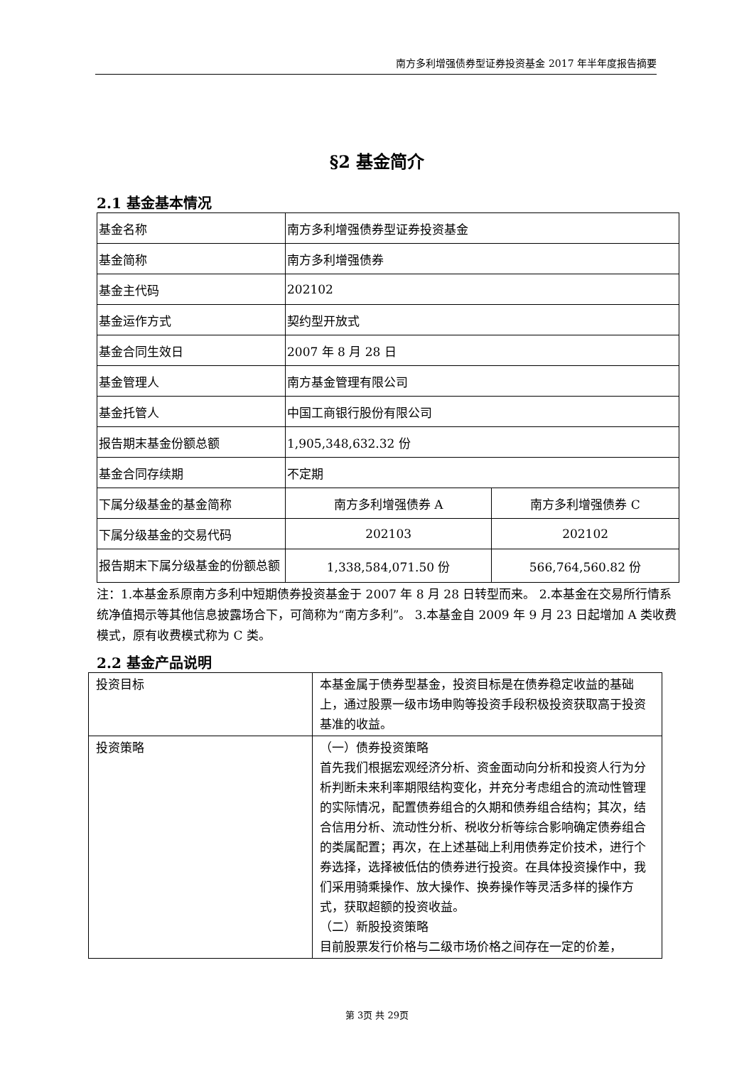南方多利增强债券型证券投资基金 2017 年半年度报告摘要
§2 基金简介
2.1 基金基本情况
| 基金名称 | 南方多利增强债券型证券投资基金 | |
| 基金简称 | 南方多利增强债券 | |
| 基金主代码 | 202102 | |
| 基金运作方式 | 契约型开放式 | |
| 基金合同生效日 | 2007 年 8 月 28 日 | |
| 基金管理人 | 南方基金管理有限公司 | |
| 基金托管人 | 中国工商银行股份有限公司 | |
| 报告期末基金份额总额 | 1,905,348,632.32 份 | |
| 基金合同存续期 | 不定期 | |
| 下属分级基金的基金简称 | 南方多利增强债券 A | 南方多利增强债券 C |
| 下属分级基金的交易代码 | 202103 | 202102 |
| 报告期末下属分级基金的份额总额 | 1,338,584,071.50 份 | 566,764,560.82 份 |
注：1.本基金系原南方多利中短期债券投资基金于 2007 年 8 月 28 日转型而来。 2.本基金在交易所行情系统净值揭示等其他信息披露场合下，可简称为“南方多利”。 3.本基金自 2009 年 9 月 23 日起增加 A 类收费模式，原有收费模式称为 C 类。
2.2 基金产品说明
| 投资目标 | 本基金属于债券型基金，投资目标是在债券稳定收益的基础上，通过股票一级市场申购等投资手段积极投资获取高于投资基准的收益。 |
| 投资策略 | （一）债券投资策略 首先我们根据宏观经济分析、资金面动向分析和投资人行为分析判断未来利率期限结构变化，并充分考虑组合的流动性管理的实际情况，配置债券组合的久期和债券组合结构；其次，结合信用分析、流动性分析、税收分析等综合影响确定债券组合的类属配置；再次，在上述基础上利用债券定价技术，进行个券选择，选择被低估的债券进行投资。在具体投资操作中，我们采用骑乘操作、放大操作、换券操作等灵活多样的操作方式，获取超额的投资收益。 （二）新股投资策略 目前股票发行价格与二级市场价格之间存在一定的价差， |
第 3页 共 29页